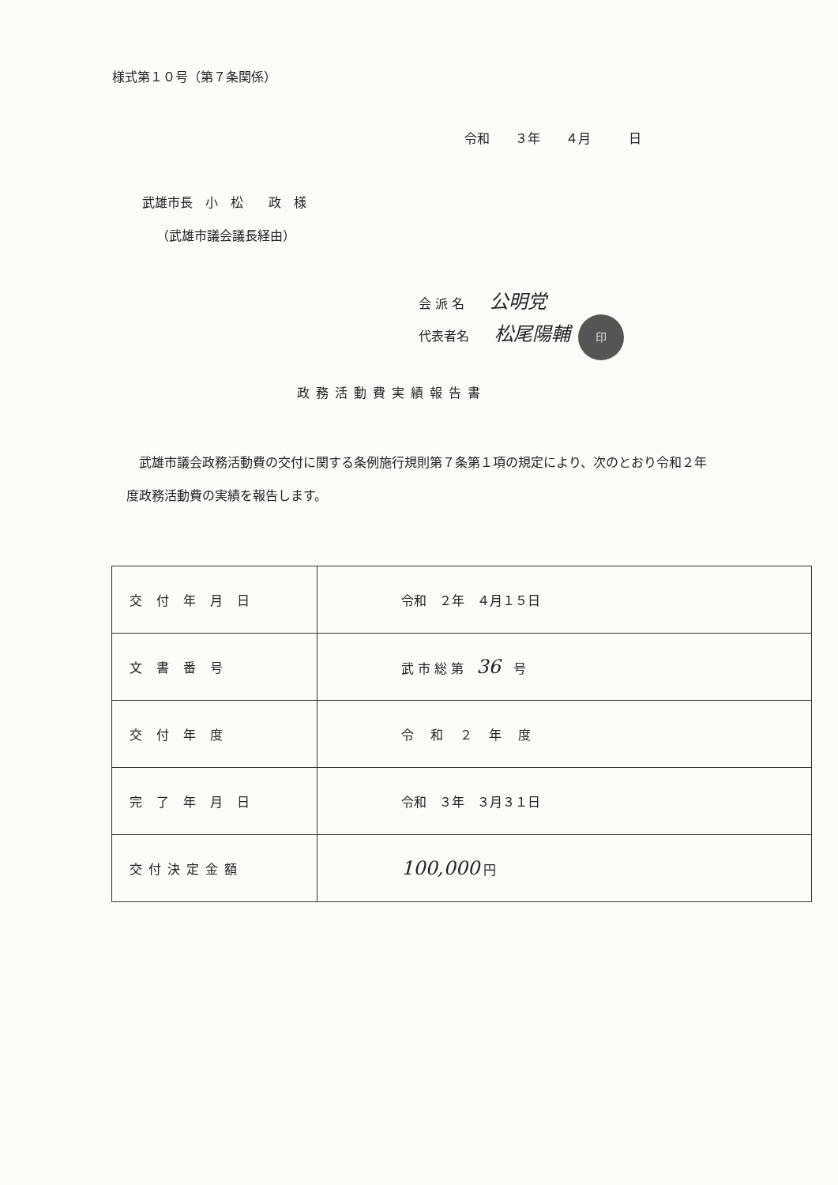様式第１０号（第７条関係）
令和　　３年　　４月　　　日
武雄市長　小　松　　政　様
（武雄市議会議長経由）
会 派 名　　公明党
代表者名　　松尾陽輔 印
政務活動費実績報告書
　武雄市議会政務活動費の交付に関する条例施行規則第７条第１項の規定により、次のとおり令和２年度政務活動費の実績を報告します。
| 交付年月日 | 令和 ２年 ４月１５日 |
| 文書番号 | 武 市 総 第 36 号 |
| 交付年度 | 令 和 ２ 年 度 |
| 完了年月日 | 令和 ３年 ３月３１日 |
| 交付決定金額 | 100,000 円 |